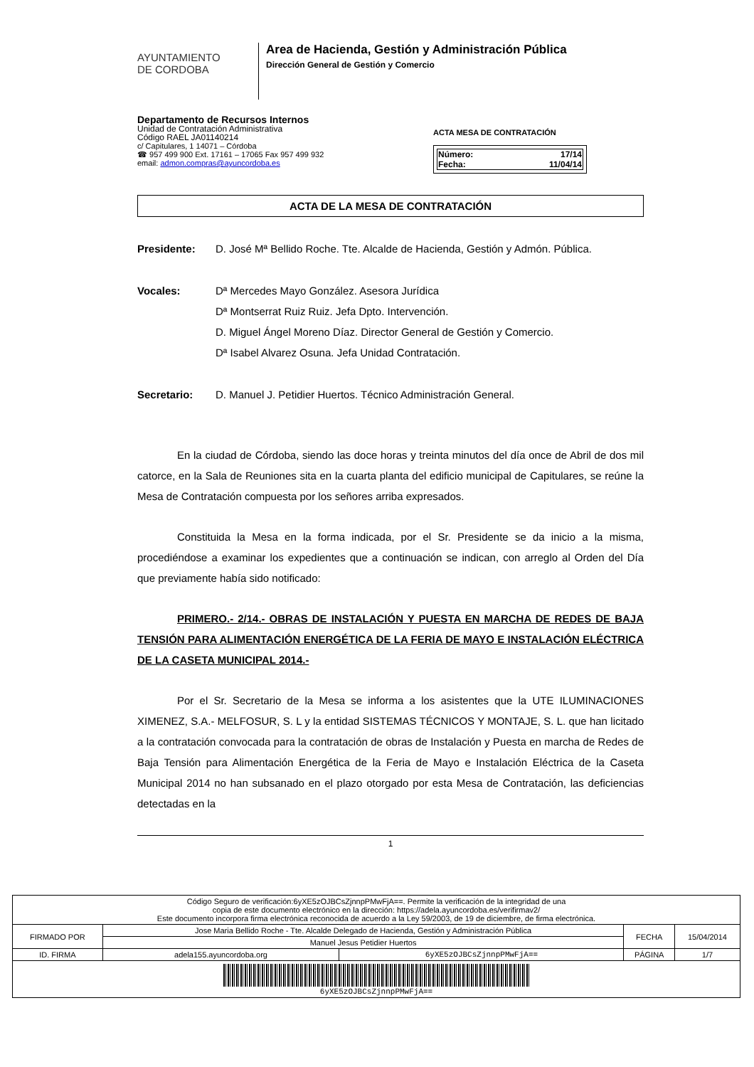AYUNTAMIENTO
DE CORDOBA
Area de Hacienda, Gestión y Administración Pública
Dirección General de Gestión y Comercio
Departamento de Recursos Internos
Unidad de Contratación Administrativa
Código RAEL JA01140214
c/ Capitulares, 1 14071 – Córdoba
☎ 957 499 900 Ext. 17161 – 17065 Fax 957 499 932
email: admon.compras@ayuncordoba.es
ACTA MESA DE CONTRATACIÓN
| Número: | 17/14 |
| Fecha: | 11/04/14 |
ACTA DE LA MESA DE CONTRATACIÓN
Presidente: D. José Mª Bellido Roche. Tte. Alcalde de Hacienda, Gestión y Admón. Pública.
Vocales: Dª Mercedes Mayo González. Asesora Jurídica
Dª Montserrat Ruiz Ruiz. Jefa Dpto. Intervención.
D. Miguel Ángel Moreno Díaz. Director General de Gestión y Comercio.
Dª Isabel Alvarez Osuna. Jefa Unidad Contratación.
Secretario: D. Manuel J. Petidier Huertos. Técnico Administración General.
En la ciudad de Córdoba, siendo las doce horas y treinta minutos del día once de Abril de dos mil catorce, en la Sala de Reuniones sita en la cuarta planta del edificio municipal de Capitulares, se reúne la Mesa de Contratación compuesta por los señores arriba expresados.
Constituida la Mesa en la forma indicada, por el Sr. Presidente se da inicio a la misma, procediéndose a examinar los expedientes que a continuación se indican, con arreglo al Orden del Día que previamente había sido notificado:
PRIMERO.- 2/14.- OBRAS DE INSTALACIÓN Y PUESTA EN MARCHA DE REDES DE BAJA TENSIÓN PARA ALIMENTACIÓN ENERGÉTICA DE LA FERIA DE MAYO E INSTALACIÓN ELÉCTRICA DE LA CASETA MUNICIPAL 2014.-
Por el Sr. Secretario de la Mesa se informa a los asistentes que la UTE ILUMINACIONES XIMENEZ, S.A.- MELFOSUR, S. L y la entidad SISTEMAS TÉCNICOS Y MONTAJE, S. L. que han licitado a la contratación convocada para la contratación de obras de Instalación y Puesta en marcha de Redes de Baja Tensión para Alimentación Energética de la Feria de Mayo e Instalación Eléctrica de la Caseta Municipal 2014 no han subsanado en el plazo otorgado por esta Mesa de Contratación, las deficiencias detectadas en la
1
| Código Seguro de verificación:6yXE5zOJBCsZjnnpPMwFjA==. Permite la verificación de la integridad de una copia de este documento electrónico en la dirección: https://adela.ayuncordoba.es/verifirmav2/ Este documento incorpora firma electrónica reconocida de acuerdo a la Ley 59/2003, de 19 de diciembre, de firma electrónica. | | | | |
| FIRMADO POR | Jose Maria Bellido Roche - Tte. Alcalde Delegado de Hacienda, Gestión y Administración Pública | | FECHA | 15/04/2014 |
| | Manuel Jesus Petidier Huertos | | | |
| ID. FIRMA | adela155.ayuncordoba.org | 6yXE5zOJBCsZjnnpPMwFjA== | PÁGINA | 1/7 |
| 6yXE5zOJBCsZjnnpPMwFjA== | | | | |